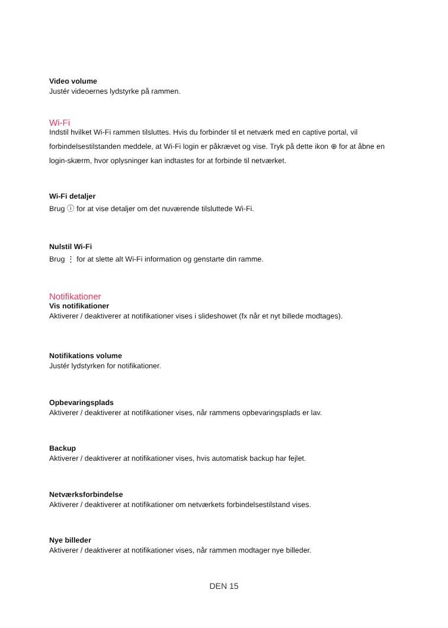Video volume
Justér videoernes lydstyrke på rammen.
Wi-Fi
Indstil hvilket Wi-Fi rammen tilsluttes. Hvis du forbinder til et netværk med en captive portal, vil forbindelsestilstanden meddele, at Wi-Fi login er påkrævet og vise. Tryk på dette ikon ⊕ for at åbne en login-skærm, hvor oplysninger kan indtastes for at forbinde til netværket.
Wi-Fi detaljer
Brug ⓘ for at vise detaljer om det nuværende tilsluttede Wi-Fi.
Nulstil Wi-Fi
Brug ⋮ for at slette alt Wi-Fi information og genstarte din ramme.
Notifikationer
Vis notifikationer
Aktiverer / deaktiverer at notifikationer vises i slideshowet (fx når et nyt billede modtages).
Notifikations volume
Justér lydstyrken for notifikationer.
Opbevaringsplads
Aktiverer / deaktiverer at notifikationer vises, når rammens opbevaringsplads er lav.
Backup
Aktiverer / deaktiverer at notifikationer vises, hvis automatisk backup har fejlet.
Netværksforbindelse
Aktiverer / deaktiverer at notifikationer om netværkets forbindelsestilstand vises.
Nye billeder
Aktiverer / deaktiverer at notifikationer vises, når rammen modtager nye billeder.
DEN 15